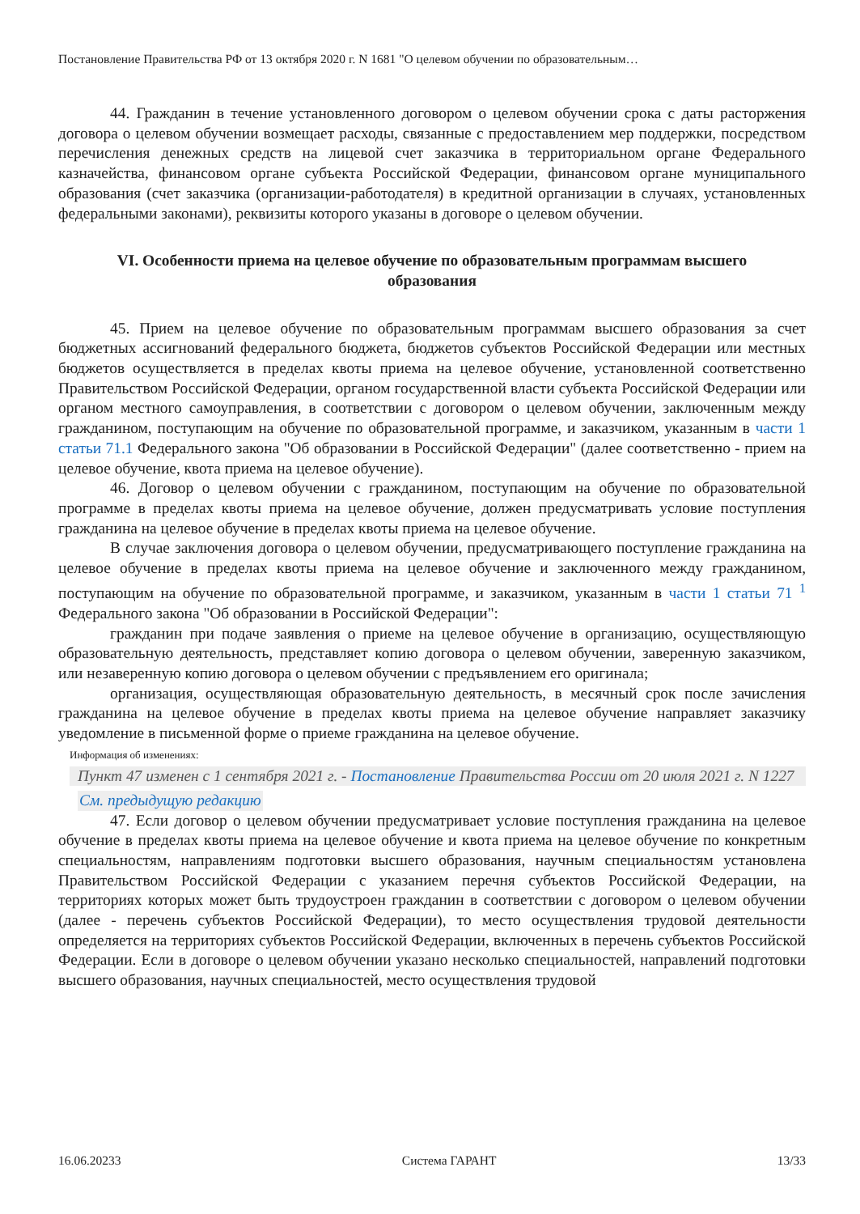Постановление Правительства РФ от 13 октября 2020 г. N 1681 "О целевом обучении по образовательным…
44. Гражданин в течение установленного договором о целевом обучении срока с даты расторжения договора о целевом обучении возмещает расходы, связанные с предоставлением мер поддержки, посредством перечисления денежных средств на лицевой счет заказчика в территориальном органе Федерального казначейства, финансовом органе субъекта Российской Федерации, финансовом органе муниципального образования (счет заказчика (организации-работодателя) в кредитной организации в случаях, установленных федеральными законами), реквизиты которого указаны в договоре о целевом обучении.
VI. Особенности приема на целевое обучение по образовательным программам высшего образования
45. Прием на целевое обучение по образовательным программам высшего образования за счет бюджетных ассигнований федерального бюджета, бюджетов субъектов Российской Федерации или местных бюджетов осуществляется в пределах квоты приема на целевое обучение, установленной соответственно Правительством Российской Федерации, органом государственной власти субъекта Российской Федерации или органом местного самоуправления, в соответствии с договором о целевом обучении, заключенным между гражданином, поступающим на обучение по образовательной программе, и заказчиком, указанным в части 1 статьи 71.1 Федерального закона "Об образовании в Российской Федерации" (далее соответственно - прием на целевое обучение, квота приема на целевое обучение).
46. Договор о целевом обучении с гражданином, поступающим на обучение по образовательной программе в пределах квоты приема на целевое обучение, должен предусматривать условие поступления гражданина на целевое обучение в пределах квоты приема на целевое обучение.
В случае заключения договора о целевом обучении, предусматривающего поступление гражданина на целевое обучение в пределах квоты приема на целевое обучение и заключенного между гражданином, поступающим на обучение по образовательной программе, и заказчиком, указанным в части 1 статьи 71 <sup>1</sup> Федерального закона "Об образовании в Российской Федерации":
гражданин при подаче заявления о приеме на целевое обучение в организацию, осуществляющую образовательную деятельность, представляет копию договора о целевом обучении, заверенную заказчиком, или незаверенную копию договора о целевом обучении с предъявлением его оригинала;
организация, осуществляющая образовательную деятельность, в месячный срок после зачисления гражданина на целевое обучение в пределах квоты приема на целевое обучение направляет заказчику уведомление в письменной форме о приеме гражданина на целевое обучение.
Информация об изменениях:
Пункт 47 изменен с 1 сентября 2021 г. - Постановление Правительства России от 20 июля 2021 г. N 1227
См. предыдущую редакцию
47. Если договор о целевом обучении предусматривает условие поступления гражданина на целевое обучение в пределах квоты приема на целевое обучение и квота приема на целевое обучение по конкретным специальностям, направлениям подготовки высшего образования, научным специальностям установлена Правительством Российской Федерации с указанием перечня субъектов Российской Федерации, на территориях которых может быть трудоустроен гражданин в соответствии с договором о целевом обучении (далее - перечень субъектов Российской Федерации), то место осуществления трудовой деятельности определяется на территориях субъектов Российской Федерации, включенных в перечень субъектов Российской Федерации. Если в договоре о целевом обучении указано несколько специальностей, направлений подготовки высшего образования, научных специальностей, место осуществления трудовой
16.06.20233 Система ГАРАНТ 13/33